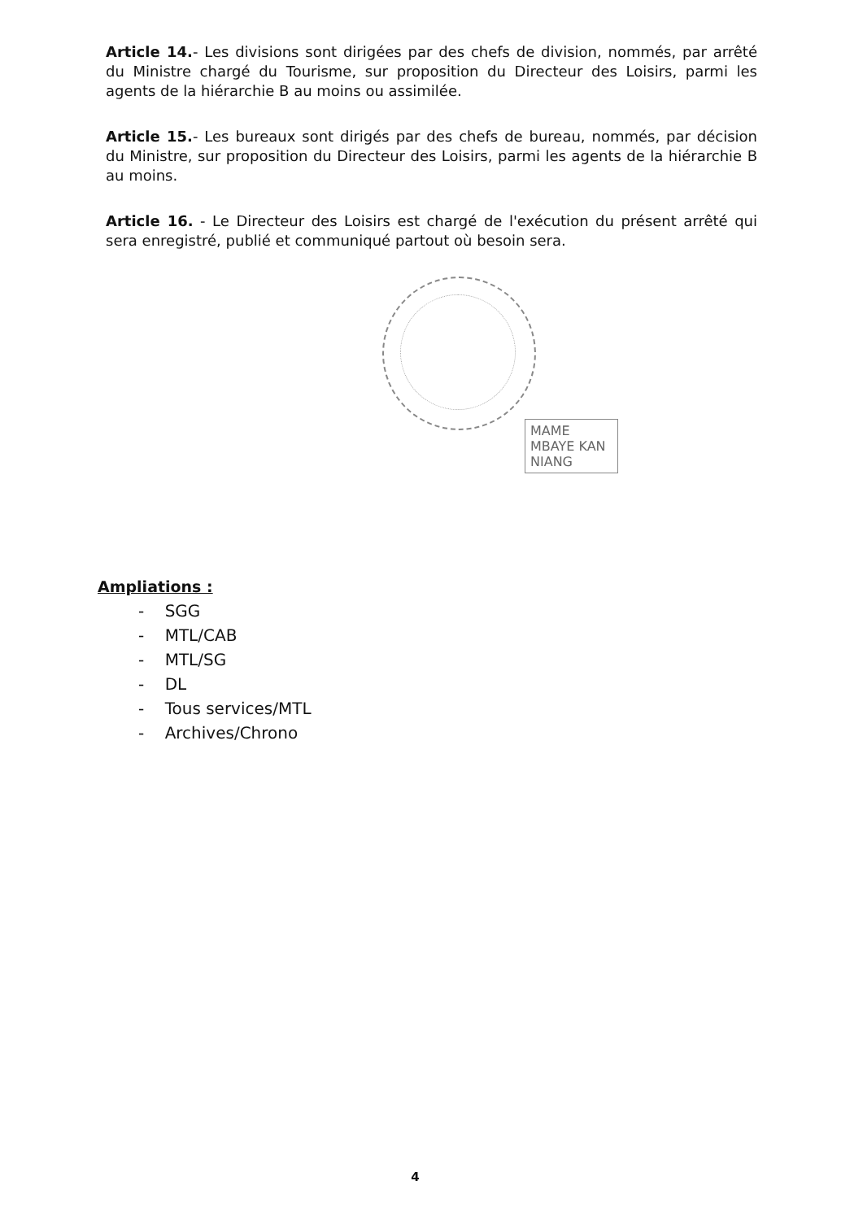Article 14.- Les divisions sont dirigées par des chefs de division, nommés, par arrêté du Ministre chargé du Tourisme, sur proposition du Directeur des Loisirs, parmi les agents de la hiérarchie B au moins ou assimilée.
Article 15.- Les bureaux sont dirigés par des chefs de bureau, nommés, par décision du Ministre, sur proposition du Directeur des Loisirs, parmi les agents de la hiérarchie B au moins.
Article 16. - Le Directeur des Loisirs est chargé de l'exécution du présent arrêté qui sera enregistré, publié et communiqué partout où besoin sera.
MAME MBAYE KAN NIANG
Ampliations :
- SGG
- MTL/CAB
- MTL/SG
- DL
- Tous services/MTL
- Archives/Chrono
4